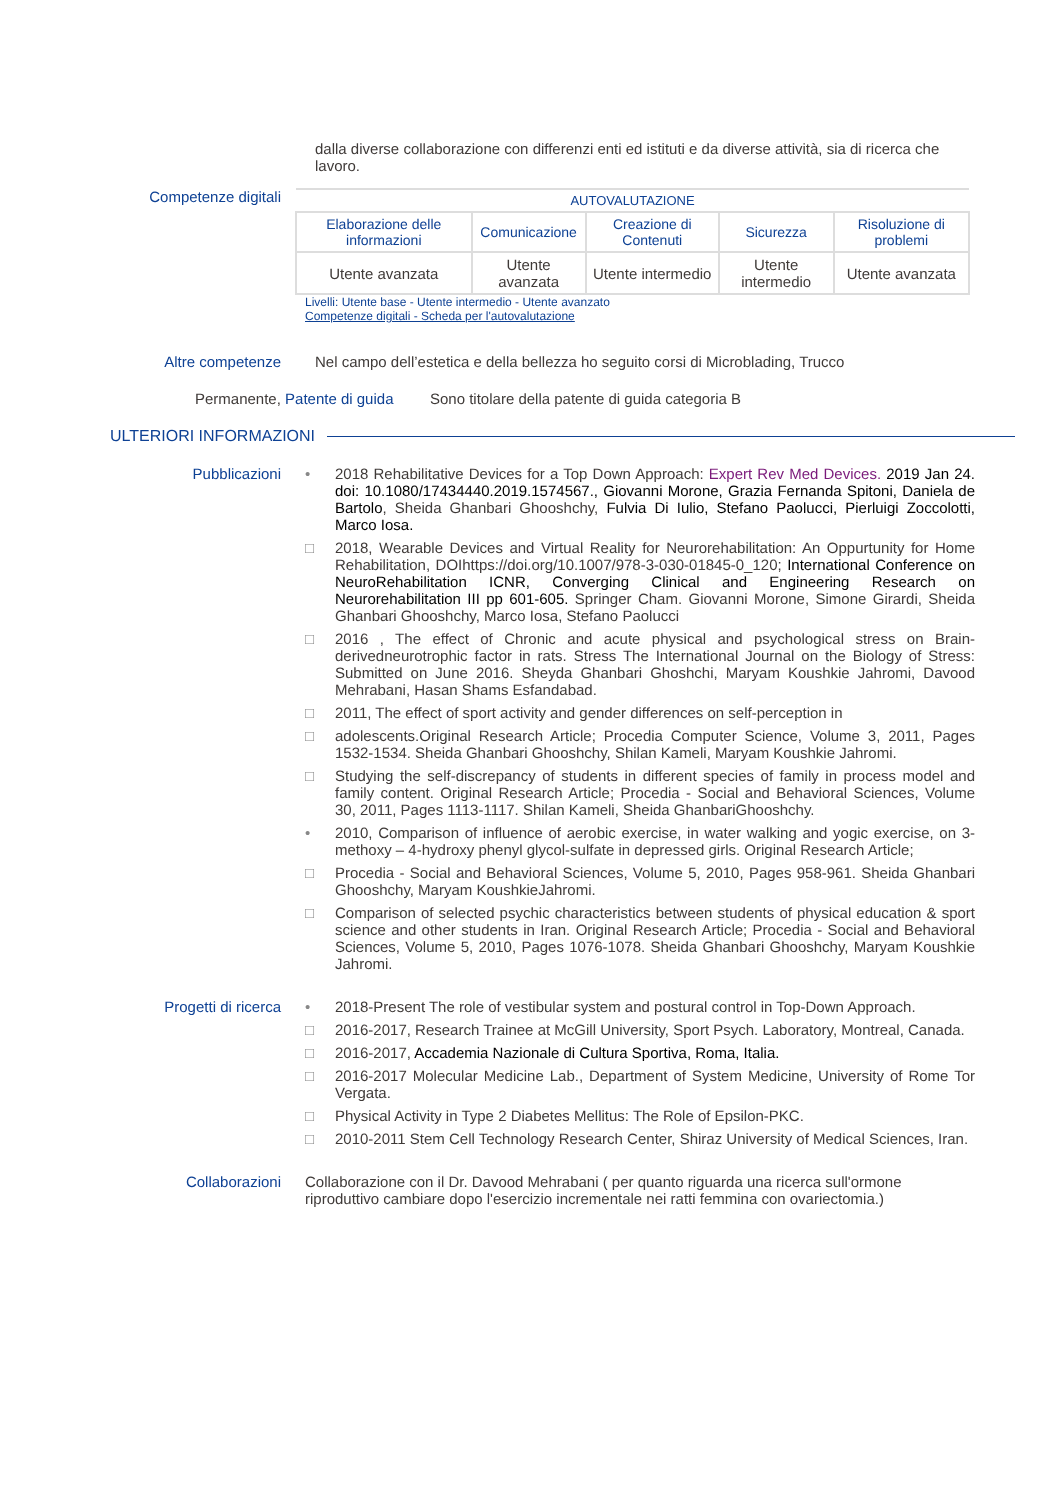dalla diverse collaborazione con differenzi enti ed istituti e da diverse attività, sia di ricerca che lavoro.
Competenze digitali
| AUTOVALUTAZIONE | | | | |
| --- | --- | --- | --- | --- |
| Elaborazione delle informazioni | Comunicazione | Creazione di Contenuti | Sicurezza | Risoluzione di problemi |
| Utente avanzata | Utente avanzata | Utente intermedio | Utente intermedio | Utente avanzata |
Livelli: Utente base - Utente intermedio - Utente avanzato
Competenze digitali - Scheda per l'autovalutazione
Altre competenze Nel campo dell’estetica e della bellezza ho seguito corsi di Microblading, Trucco
Permanente, Patente di guida Sono titolare della patente di guida categoria B
ULTERIORI INFORMAZIONI
Pubblicazioni • 2018 Rehabilitative Devices for a Top Down Approach: Expert Rev Med Devices. 2019 Jan 24. doi: 10.1080/17434440.2019.1574567., Giovanni Morone, Grazia Fernanda Spitoni, Daniela de Bartolo, Sheida Ghanbari Ghooshchy, Fulvia Di Iulio, Stefano Paolucci, Pierluigi Zoccolotti, Marco Iosa.
□ 2018, Wearable Devices and Virtual Reality for Neurorehabilitation: An Oppurtunity for Home Rehabilitation, DOIhttps://doi.org/10.1007/978-3-030-01845-0_120; International Conference on NeuroRehabilitation ICNR, Converging Clinical and Engineering Research on Neurorehabilitation III pp 601-605. Springer Cham. Giovanni Morone, Simone Girardi, Sheida Ghanbari Ghooshchy, Marco Iosa, Stefano Paolucci
□ 2016 , The effect of Chronic and acute physical and psychological stress on Brain-derivedneurotrophic factor in rats. Stress The International Journal on the Biology of Stress: Submitted on June 2016. Sheyda Ghanbari Ghoshchi, Maryam Koushkie Jahromi, Davood Mehrabani, Hasan Shams Esfandabad.
□ 2011, The effect of sport activity and gender differences on self-perception in
□ adolescents.Original Research Article; Procedia Computer Science, Volume 3, 2011, Pages 1532-1534. Sheida Ghanbari Ghooshchy, Shilan Kameli, Maryam Koushkie Jahromi.
□ Studying the self-discrepancy of students in different species of family in process model and family content. Original Research Article; Procedia - Social and Behavioral Sciences, Volume 30, 2011, Pages 1113-1117. Shilan Kameli, Sheida GhanbariGhooshchy.
• 2010, Comparison of influence of aerobic exercise, in water walking and yogic exercise, on 3- methoxy – 4-hydroxy phenyl glycol-sulfate in depressed girls. Original Research Article;
□ Procedia - Social and Behavioral Sciences, Volume 5, 2010, Pages 958-961. Sheida Ghanbari Ghooshchy, Maryam KoushkieJahromi.
□ Comparison of selected psychic characteristics between students of physical education & sport science and other students in Iran. Original Research Article; Procedia - Social and Behavioral Sciences, Volume 5, 2010, Pages 1076-1078. Sheida Ghanbari Ghooshchy, Maryam Koushkie Jahromi.
Progetti di ricerca • 2018-Present The role of vestibular system and postural control in Top-Down Approach.
□ 2016-2017, Research Trainee at McGill University, Sport Psych. Laboratory, Montreal, Canada.
□ 2016-2017, Accademia Nazionale di Cultura Sportiva, Roma, Italia.
□ 2016-2017 Molecular Medicine Lab., Department of System Medicine, University of Rome Tor Vergata.
□ Physical Activity in Type 2 Diabetes Mellitus: The Role of Epsilon-PKC.
□ 2010-2011 Stem Cell Technology Research Center, Shiraz University of Medical Sciences, Iran.
Collaborazioni Collaborazione con il Dr. Davood Mehrabani ( per quanto riguarda una ricerca sull'ormone riproduttivo cambiare dopo l'esercizio incrementale nei ratti femmina con ovariectomia.)